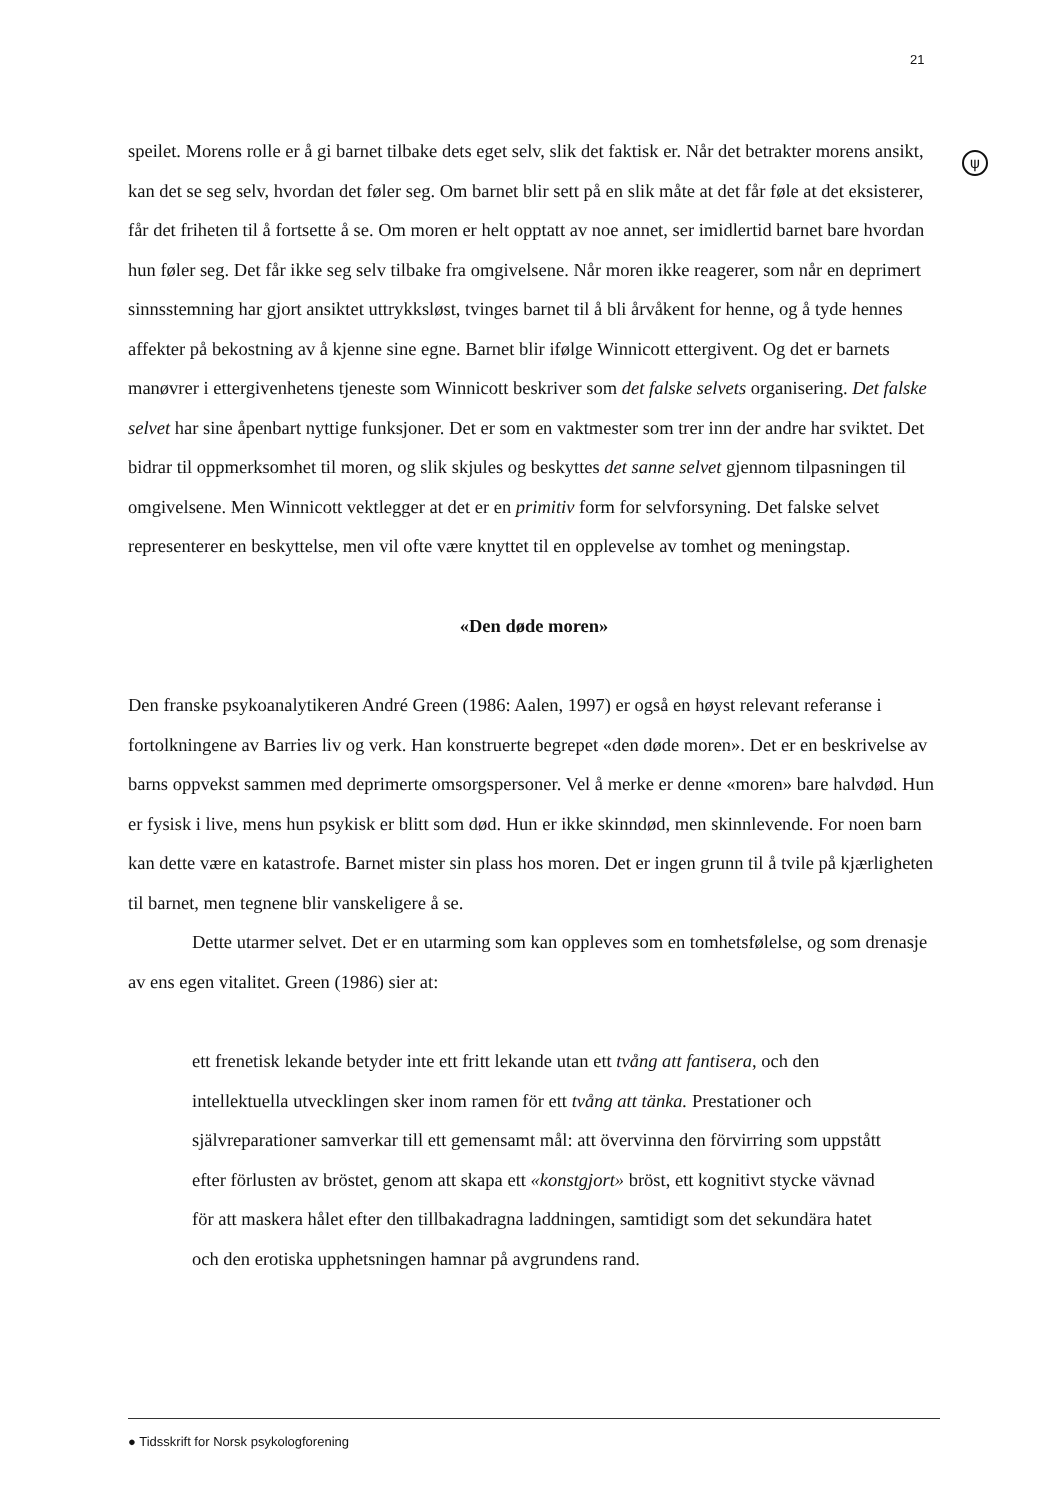21
ψ
speilet. Morens rolle er å gi barnet tilbake dets eget selv, slik det faktisk er. Når det betrakter morens ansikt, kan det se seg selv, hvordan det føler seg. Om barnet blir sett på en slik måte at det får føle at det eksisterer, får det friheten til å fortsette å se. Om moren er helt opptatt av noe annet, ser imidlertid barnet bare hvordan hun føler seg. Det får ikke seg selv tilbake fra omgivelsene. Når moren ikke reagerer, som når en deprimert sinnsstemning har gjort ansiktet uttrykksløst, tvinges barnet til å bli årvåkent for henne, og å tyde hennes affekter på bekostning av å kjenne sine egne. Barnet blir ifølge Winnicott ettergivent. Og det er barnets manøvrer i ettergivenhetens tjeneste som Winnicott beskriver som det falske selvets organisering. Det falske selvet har sine åpenbart nyttige funksjoner. Det er som en vaktmester som trer inn der andre har sviktet. Det bidrar til oppmerksomhet til moren, og slik skjules og beskyttes det sanne selvet gjennom tilpasningen til omgivelsene. Men Winnicott vektlegger at det er en primitiv form for selvforsyning. Det falske selvet representerer en beskyttelse, men vil ofte være knyttet til en opplevelse av tomhet og meningstap.
«Den døde moren»
Den franske psykoanalytikeren André Green (1986: Aalen, 1997) er også en høyst relevant referanse i fortolkningene av Barries liv og verk. Han konstruerte begrepet «den døde moren». Det er en beskrivelse av barns oppvekst sammen med deprimerte omsorgspersoner. Vel å merke er denne «moren» bare halvdød. Hun er fysisk i live, mens hun psykisk er blitt som død. Hun er ikke skinndød, men skinnlevende. For noen barn kan dette være en katastrofe. Barnet mister sin plass hos moren. Det er ingen grunn til å tvile på kjærligheten til barnet, men tegnene blir vanskeligere å se.
Dette utarmer selvet. Det er en utarming som kan oppleves som en tomhetsfølelse, og som drenasje av ens egen vitalitet. Green (1986) sier at:
ett frenetisk lekande betyder inte ett fritt lekande utan ett tvång att fantisera, och den intellektuella utvecklingen sker inom ramen för ett tvång att tänka. Prestationer och självreparationer samverkar till ett gemensamt mål: att övervinna den förvirring som uppstått efter förlusten av bröstet, genom att skapa ett «konstgjort» bröst, ett kognitivt stycke vävnad för att maskera hålet efter den tillbakadragna laddningen, samtidigt som det sekundära hatet och den erotiska upphetsningen hamnar på avgrundens rand.
● Tidsskrift for Norsk psykologforening